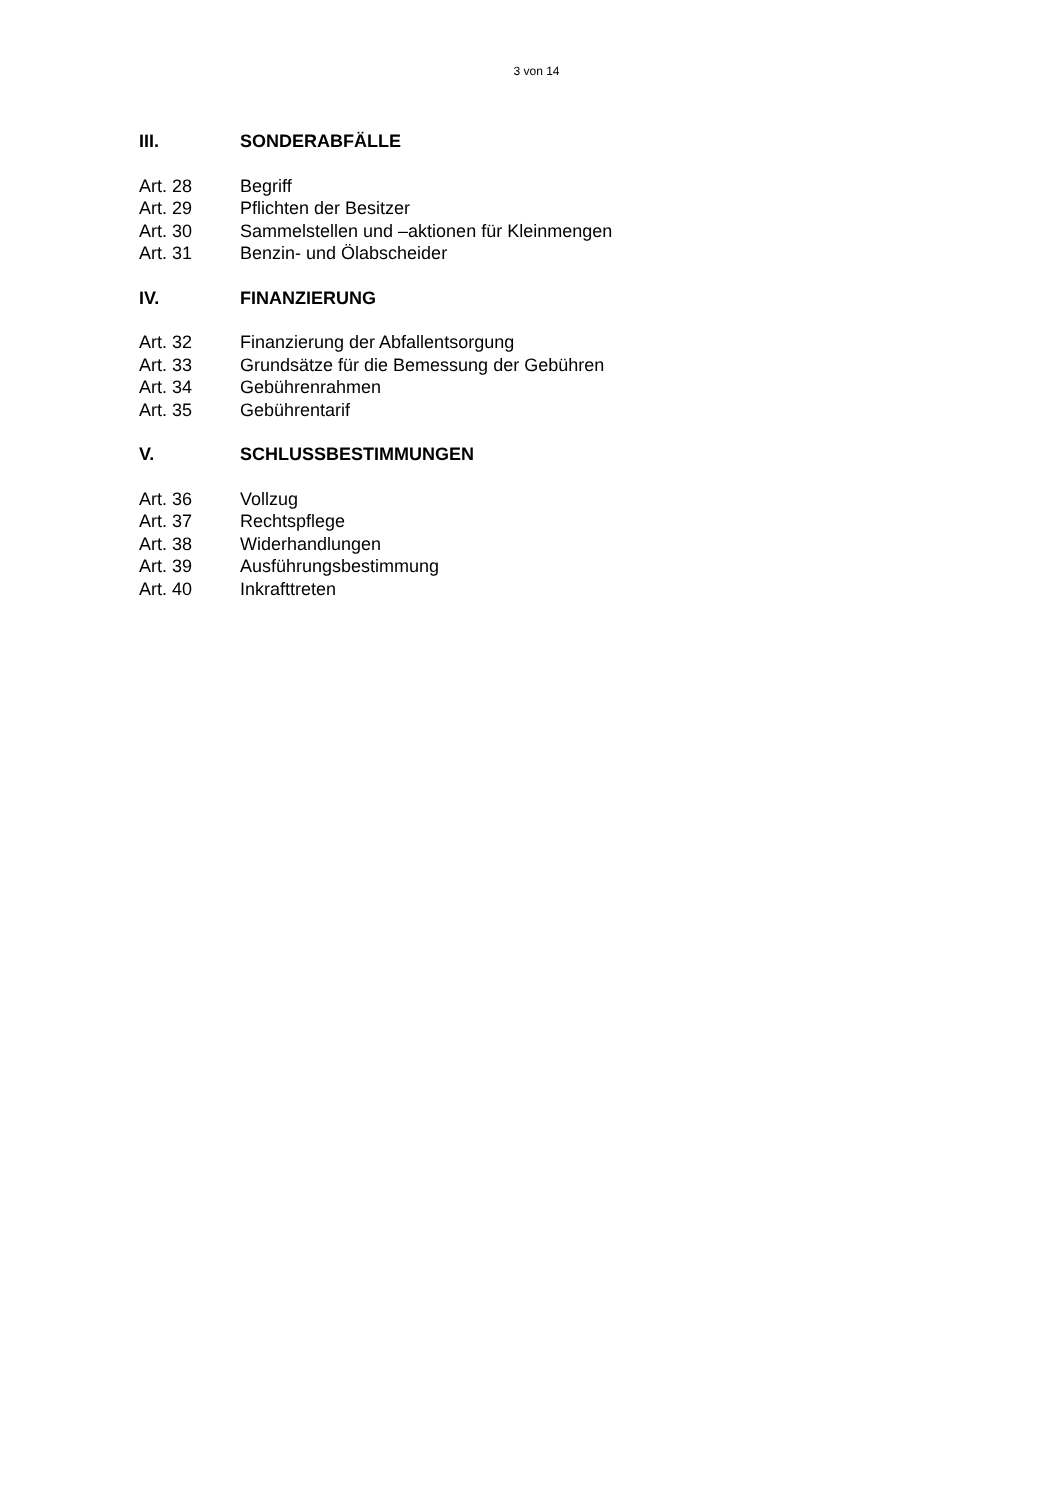3 von 14
III. SONDERABFÄLLE
Art. 28 Begriff
Art. 29 Pflichten der Besitzer
Art. 30 Sammelstellen und –aktionen für Kleinmengen
Art. 31 Benzin- und Ölabscheider
IV. FINANZIERUNG
Art. 32 Finanzierung der Abfallentsorgung
Art. 33 Grundsätze für die Bemessung der Gebühren
Art. 34 Gebührenrahmen
Art. 35 Gebührentarif
V. SCHLUSSBESTIMMUNGEN
Art. 36 Vollzug
Art. 37 Rechtspflege
Art. 38 Widerhandlungen
Art. 39 Ausführungsbestimmung
Art. 40 Inkrafttreten